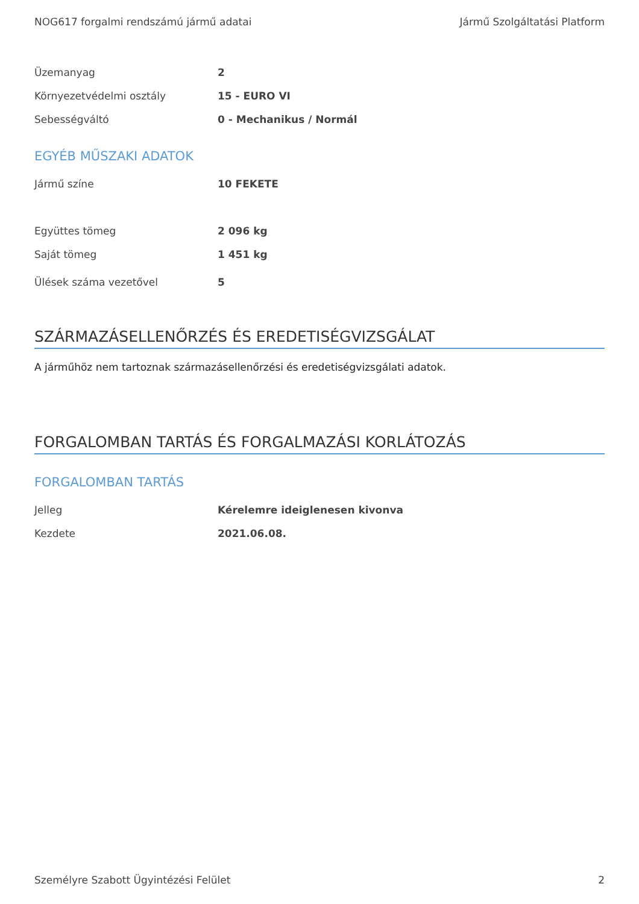NOG617 forgalmi rendszámú jármű adatai Jármű Szolgáltatási Platform
| Üzemanyag | 2 |
| Környezetvédelmi osztály | 15 - EURO VI |
| Sebességváltó | 0 - Mechanikus / Normál |
EGYÉB MŰSZAKI ADATOK
| Jármű színe | 10 FEKETE |
| Együttes tömeg | 2 096 kg |
| Saját tömeg | 1 451 kg |
| Ülések száma vezetővel | 5 |
SZÁRMAZÁSELLENŐRZÉS ÉS EREDETISÉGVIZSGÁLAT
A járműhöz nem tartoznak származásellenőrzési és eredetiségvizsgálati adatok.
FORGALOMBAN TARTÁS ÉS FORGALMAZÁSI KORLÁTOZÁS
FORGALOMBAN TARTÁS
| Jelleg | Kérelemre ideiglenesen kivonva |
| Kezdete | 2021.06.08. |
Személyre Szabott Ügyintézési Felület 2